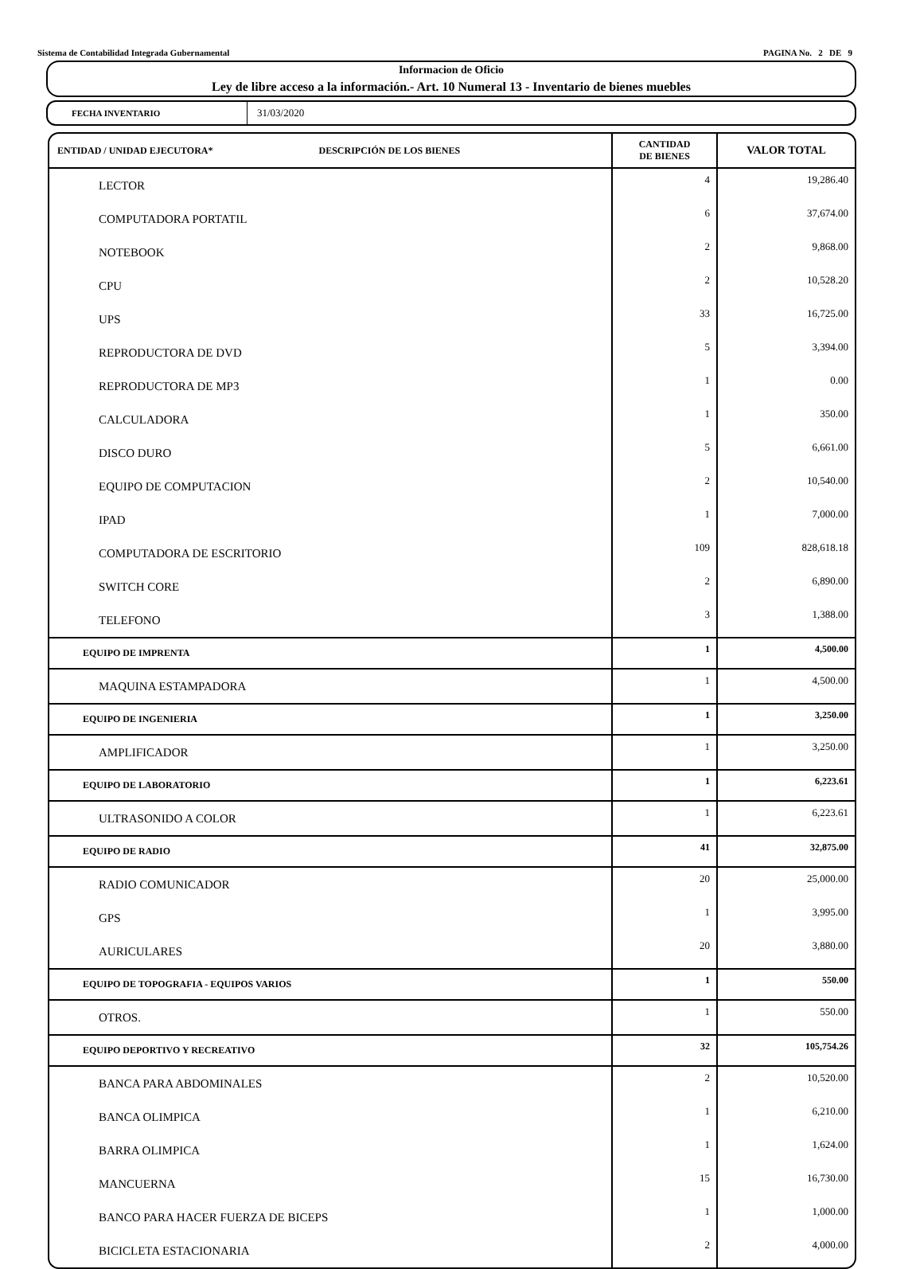Sistema de Contabilidad Integrada Gubernamental PAGINA No. 2 DE 9
Informacion de Oficio
Ley de libre acceso a la información.- Art. 10 Numeral 13 - Inventario de bienes muebles
FECHA INVENTARIO
31/03/2020
| ENTIDAD / UNIDAD EJECUTORA* DESCRIPCIÓN DE LOS BIENES | CANTIDAD DE BIENES | VALOR TOTAL |
| --- | --- | --- |
| LECTOR | 4 | 19,286.40 |
| COMPUTADORA PORTATIL | 6 | 37,674.00 |
| NOTEBOOK | 2 | 9,868.00 |
| CPU | 2 | 10,528.20 |
| UPS | 33 | 16,725.00 |
| REPRODUCTORA DE DVD | 5 | 3,394.00 |
| REPRODUCTORA DE MP3 | 1 | 0.00 |
| CALCULADORA | 1 | 350.00 |
| DISCO DURO | 5 | 6,661.00 |
| EQUIPO DE COMPUTACION | 2 | 10,540.00 |
| IPAD | 1 | 7,000.00 |
| COMPUTADORA DE ESCRITORIO | 109 | 828,618.18 |
| SWITCH CORE | 2 | 6,890.00 |
| TELEFONO | 3 | 1,388.00 |
| EQUIPO DE IMPRENTA | 1 | 4,500.00 |
| MAQUINA ESTAMPADORA | 1 | 4,500.00 |
| EQUIPO DE INGENIERIA | 1 | 3,250.00 |
| AMPLIFICADOR | 1 | 3,250.00 |
| EQUIPO DE LABORATORIO | 1 | 6,223.61 |
| ULTRASONIDO A COLOR | 1 | 6,223.61 |
| EQUIPO DE RADIO | 41 | 32,875.00 |
| RADIO COMUNICADOR | 20 | 25,000.00 |
| GPS | 1 | 3,995.00 |
| AURICULARES | 20 | 3,880.00 |
| EQUIPO DE TOPOGRAFIA - EQUIPOS VARIOS | 1 | 550.00 |
| OTROS. | 1 | 550.00 |
| EQUIPO DEPORTIVO Y RECREATIVO | 32 | 105,754.26 |
| BANCA PARA ABDOMINALES | 2 | 10,520.00 |
| BANCA OLIMPICA | 1 | 6,210.00 |
| BARRA OLIMPICA | 1 | 1,624.00 |
| MANCUERNA | 15 | 16,730.00 |
| BANCO PARA HACER FUERZA DE BICEPS | 1 | 1,000.00 |
| BICICLETA ESTACIONARIA | 2 | 4,000.00 |